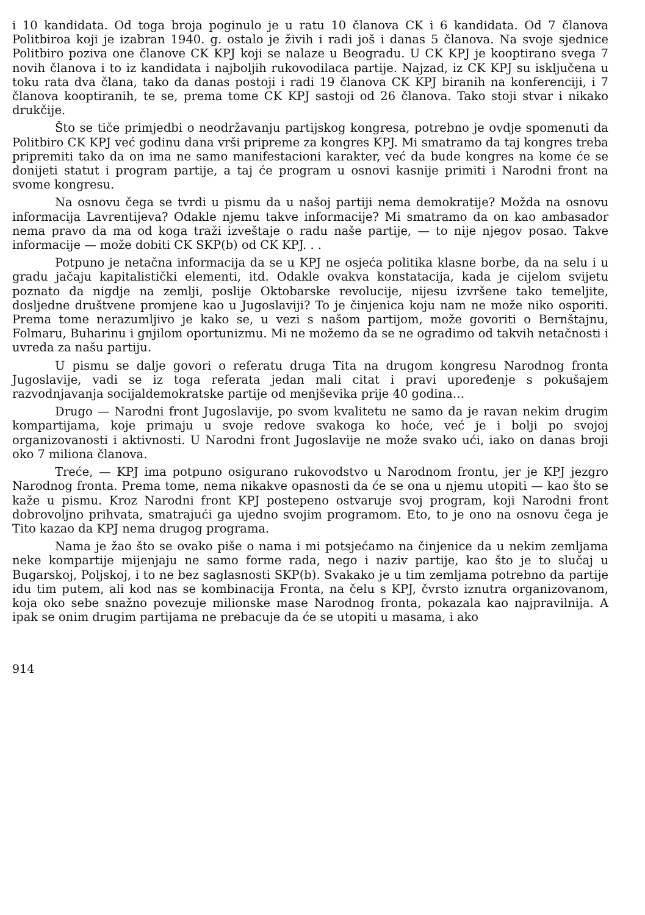i 10 kandidata. Od toga broja poginulo je u ratu 10 članova CK i 6 kandidata. Od 7 članova Politbiroa koji je izabran 1940. g. ostalo je živih i radi još i danas 5 članova. Na svoje sjednice Politbiro poziva one članove CK KPJ koji se nalaze u Beogradu. U CK KPJ je kooptirano svega 7 novih članova i to iz kandidata i najboljih rukovodilaca partije. Najzad, iz CK KPJ su isključena u toku rata dva člana, tako da danas postoji i radi 19 članova CK KPJ biranih na konferenciji, i 7 članova kooptiranih, te se, prema tome CK KPJ sastoji od 26 članova. Tako stoji stvar i nikako drukčije.
Što se tiče primjedbi o neodržavanju partijskog kongresa, potrebno je ovdje spomenuti da Politbiro CK KPJ već godinu dana vrši pripreme za kongres KPJ. Mi smatramo da taj kongres treba pripremiti tako da on ima ne samo manifestacioni karakter, već da bude kongres na kome će se donijeti statut i program partije, a taj će program u osnovi kasnije primiti i Narodni front na svome kongresu.
Na osnovu čega se tvrdi u pismu da u našoj partiji nema demokratije? Možda na osnovu informacija Lavrentijeva? Odakle njemu takve informacije? Mi smatramo da on kao ambasador nema pravo da ma od koga traži izveštaje o radu naše partije, — to nije njegov posao. Takve informacije — može dobiti CK SKP(b) od CK KPJ. . .
Potpuno je netačna informacija da se u KPJ ne osjeća politika klasne borbe, da na selu i u gradu jačaju kapitalistički elementi, itd. Odakle ovakva konstatacija, kada je cijelom svijetu poznato da nigdje na zemlji, poslije Oktobarske revolucije, nijesu izvršene tako temeljite, dosljedne društvene promjene kao u Jugoslaviji? To je činjenica koju nam ne može niko osporiti. Prema tome nerazumljivo je kako se, u vezi s našom partijom, može govoriti o Bernštajnu, Folmaru, Buharinu i gnjilom oportunizmu. Mi ne možemo da se ne ogradimo od takvih netačnosti i uvreda za našu partiju.
U pismu se dalje govori o referatu druga Tita na drugom kongresu Narodnog fronta Jugoslavije, vadi se iz toga referata jedan mali citat i pravi upoređenje s pokušajem razvodnjavanja socijaldemokratske partije od menjševika prije 40 godina…
Drugo — Narodni front Jugoslavije, po svom kvalitetu ne samo da je ravan nekim drugim kompartijama, koje primaju u svoje redove svakoga ko hoće, već je i bolji po svojoj organizovanosti i aktivnosti. U Narodni front Jugoslavije ne može svako ući, iako on danas broji oko 7 miliona članova.
Treće, — KPJ ima potpuno osigurano rukovodstvo u Narodnom frontu, jer je KPJ jezgro Narodnog fronta. Prema tome, nema nikakve opasnosti da će se ona u njemu utopiti — kao što se kaže u pismu. Kroz Narodni front KPJ postepeno ostvaruje svoj program, koji Narodni front dobrovoljno prihvata, smatrajući ga ujedno svojim programom. Eto, to je ono na osnovu čega je Tito kazao da KPJ nema drugog programa.
Nama je žao što se ovako piše o nama i mi potsjećamo na činjenice da u nekim zemljama neke kompartije mijenjaju ne samo forme rada, nego i naziv partije, kao što je to slučaj u Bugarskoj, Poljskoj, i to ne bez saglasnosti SKP(b). Svakako je u tim zemljama potrebno da partije idu tim putem, ali kod nas se kombinacija Fronta, na čelu s KPJ, čvrsto iznutra organizovanom, koja oko sebe snažno povezuje milionske mase Narodnog fronta, pokazala kao najpravilnija. A ipak se onim drugim partijama ne prebacuje da će se utopiti u masama, i ako
914